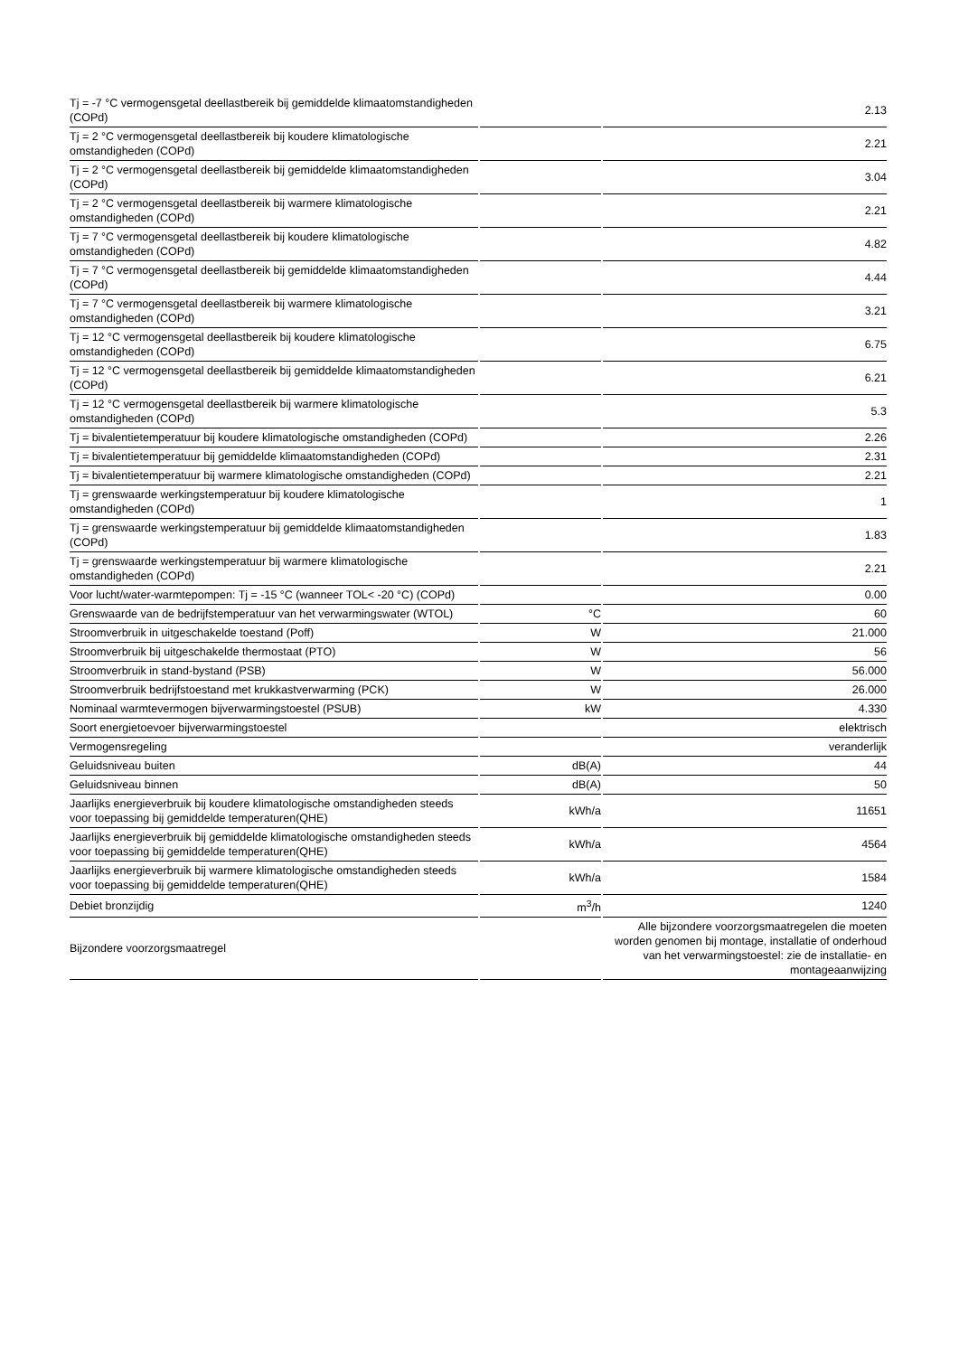| Tj = -7 °C vermogensgetal deellastbereik bij gemiddelde klimaatomstandigheden (COPd) | | 2.13 |
| Tj = 2 °C vermogensgetal deellastbereik bij koudere klimatologische omstandigheden (COPd) | | 2.21 |
| Tj = 2 °C vermogensgetal deellastbereik bij gemiddelde klimaatomstandigheden (COPd) | | 3.04 |
| Tj = 2 °C vermogensgetal deellastbereik bij warmere klimatologische omstandigheden (COPd) | | 2.21 |
| Tj = 7 °C vermogensgetal deellastbereik bij koudere klimatologische omstandigheden (COPd) | | 4.82 |
| Tj = 7 °C vermogensgetal deellastbereik bij gemiddelde klimaatomstandigheden (COPd) | | 4.44 |
| Tj = 7 °C vermogensgetal deellastbereik bij warmere klimatologische omstandigheden (COPd) | | 3.21 |
| Tj = 12 °C vermogensgetal deellastbereik bij koudere klimatologische omstandigheden (COPd) | | 6.75 |
| Tj = 12 °C vermogensgetal deellastbereik bij gemiddelde klimaatomstandigheden (COPd) | | 6.21 |
| Tj = 12 °C vermogensgetal deellastbereik bij warmere klimatologische omstandigheden (COPd) | | 5.3 |
| Tj = bivalentietemperatuur bij koudere klimatologische omstandigheden (COPd) | | 2.26 |
| Tj = bivalentietemperatuur bij gemiddelde klimaatomstandigheden (COPd) | | 2.31 |
| Tj = bivalentietemperatuur bij warmere klimatologische omstandigheden (COPd) | | 2.21 |
| Tj = grenswaarde werkingstemperatuur bij koudere klimatologische omstandigheden (COPd) | | 1 |
| Tj = grenswaarde werkingstemperatuur bij gemiddelde klimaatomstandigheden (COPd) | | 1.83 |
| Tj = grenswaarde werkingstemperatuur bij warmere klimatologische omstandigheden (COPd) | | 2.21 |
| Voor lucht/water-warmtepompen: Tj = -15 °C (wanneer TOL< -20 °C) (COPd) | | 0.00 |
| Grenswaarde van de bedrijfstemperatuur van het verwarmingswater (WTOL) | °C | 60 |
| Stroomverbruik in uitgeschakelde toestand (Poff) | W | 21.000 |
| Stroomverbruik bij uitgeschakelde thermostaat (PTO) | W | 56 |
| Stroomverbruik in stand-bystand (PSB) | W | 56.000 |
| Stroomverbruik bedrijfstoestand met krukkastverwarming (PCK) | W | 26.000 |
| Nominaal warmtevermogen bijverwarmingstoestel (PSUB) | kW | 4.330 |
| Soort energietoevoer bijverwarmingstoestel | | elektrisch |
| Vermogensregeling | | veranderlijk |
| Geluidsniveau buiten | dB(A) | 44 |
| Geluidsniveau binnen | dB(A) | 50 |
| Jaarlijks energieverbruik bij koudere klimatologische omstandigheden steeds voor toepassing bij gemiddelde temperaturen(QHE) | kWh/a | 11651 |
| Jaarlijks energieverbruik bij gemiddelde klimatologische omstandigheden steeds voor toepassing bij gemiddelde temperaturen(QHE) | kWh/a | 4564 |
| Jaarlijks energieverbruik bij warmere klimatologische omstandigheden steeds voor toepassing bij gemiddelde temperaturen(QHE) | kWh/a | 1584 |
| Debiet bronzijdig | m<sup>3</sup>/h | 1240 |
| Bijzondere voorzorgsmaatregel | | Alle bijzondere voorzorgsmaatregelen die moeten worden genomen bij montage, installatie of onderhoud van het verwarmingstoestel: zie de installatie- en montageaanwijzing |